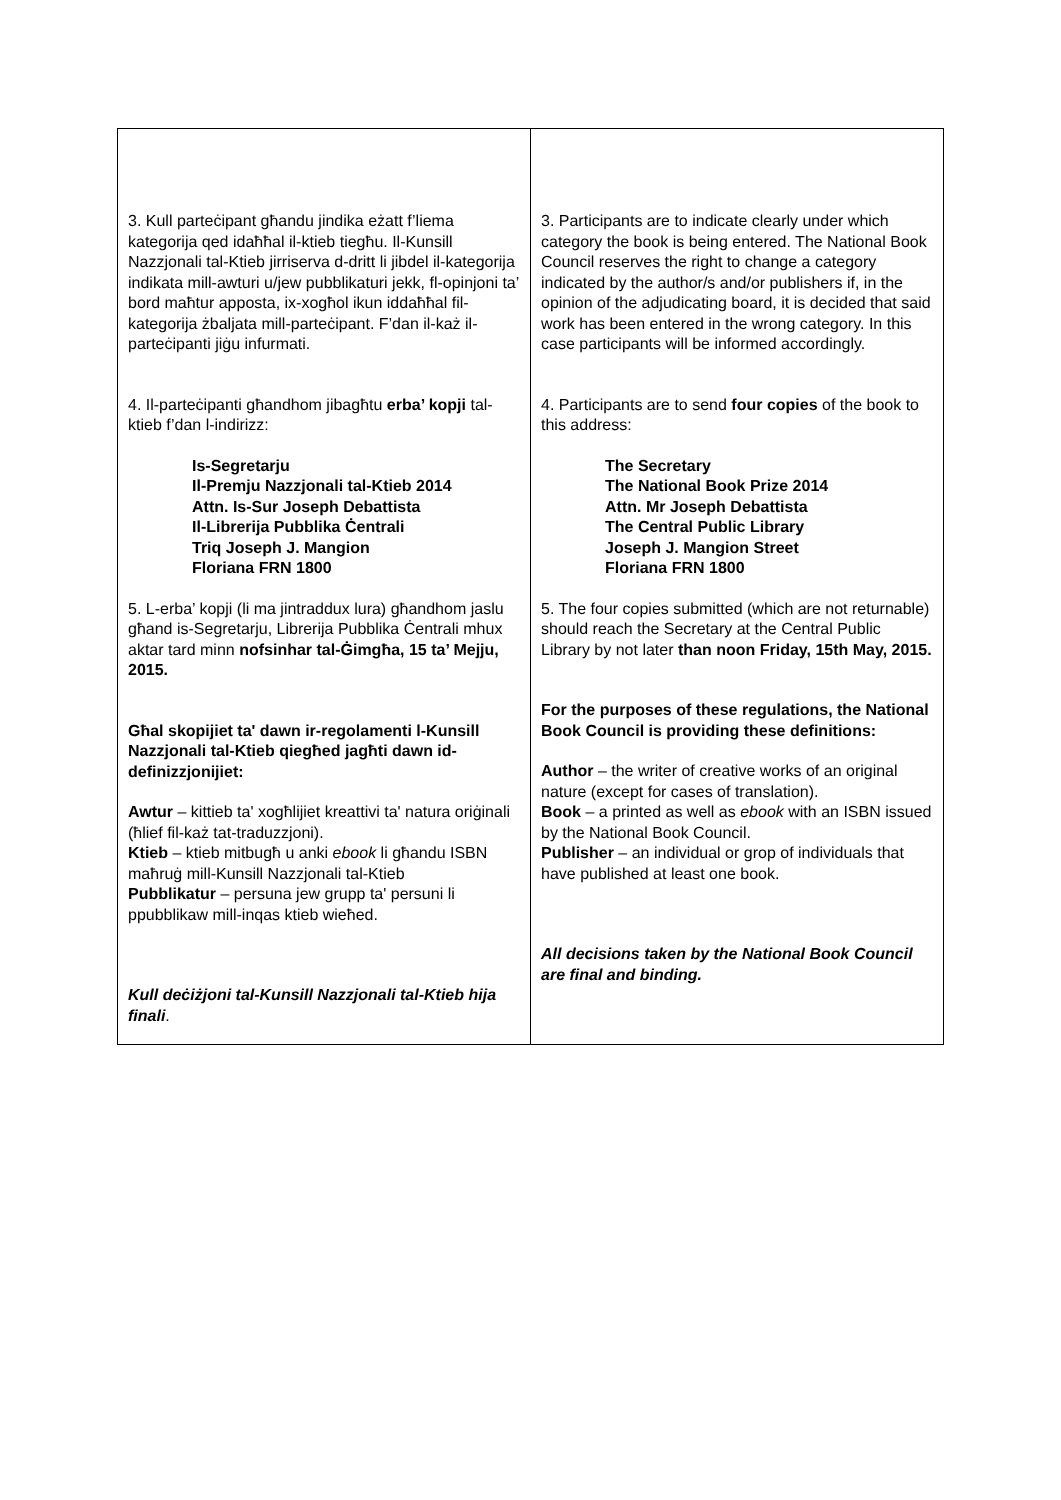| 3. Kull parteċipant għandu jindika eżatt f’liema kategorija qed idaħħal il-ktieb tiegħu. Il-Kunsill Nazzjonali tal-Ktieb jirriserva d-dritt li jibdel il-kategorija indikata mill-awturi u/jew pubblikaturi jekk, fl-opinjoni ta’ bord maħtur apposta, ix-xogħol ikun iddaħħal fil-kategorija żbaljata mill-parteċipant. F’dan il-każ il-parteċipanti jiġu infurmati. 4. Il-parteċipanti għandhom jibagħtu erba’ kopji tal-ktieb f’dan l-indirizz: Is-Segretarju Il-Premju Nazzjonali tal-Ktieb 2014 Attn. Is-Sur Joseph Debattista Il-Librerija Pubblika Ċentrali Triq Joseph J. Mangion Floriana FRN 1800 5. L-erba’ kopji (li ma jintraddux lura) għandhom jaslu għand is-Segretarju, Librerija Pubblika Ċentrali mhux aktar tard minn nofsinhar tal-Ġimgħa, 15 ta’ Mejju, 2015. Għal skopijiet ta' dawn ir-regolamenti l-Kunsill Nazzjonali tal-Ktieb qiegħed jagħti dawn id-definizzjonijiet: Awtur – kittieb ta' xogħlijiet kreattivi ta' natura oriġinali (ħlief fil-każ tat-traduzzjoni). Ktieb – ktieb mitbugħ u anki ebook li għandu ISBN maħruġ mill-Kunsill Nazzjonali tal-Ktieb Pubblikatur – persuna jew grupp ta' persuni li ppubblikaw mill-inqas ktieb wieħed. Kull deċiżjoni tal-Kunsill Nazzjonali tal-Ktieb hija finali . | 3. Participants are to indicate clearly under which category the book is being entered. The National Book Council reserves the right to change a category indicated by the author/s and/or publishers if, in the opinion of the adjudicating board, it is decided that said work has been entered in the wrong category. In this case participants will be informed accordingly. 4. Participants are to send four copies of the book to this address: The Secretary The National Book Prize 2014 Attn. Mr Joseph Debattista The Central Public Library Joseph J. Mangion Street Floriana FRN 1800 5. The four copies submitted (which are not returnable) should reach the Secretary at the Central Public Library by not later than noon Friday, 15th May, 2015. For the purposes of these regulations, the National Book Council is providing these definitions: Author – the writer of creative works of an original nature (except for cases of translation). Book – a printed as well as ebook with an ISBN issued by the National Book Council. Publisher – an individual or grop of individuals that have published at least one book. All decisions taken by the National Book Council are final and binding. |